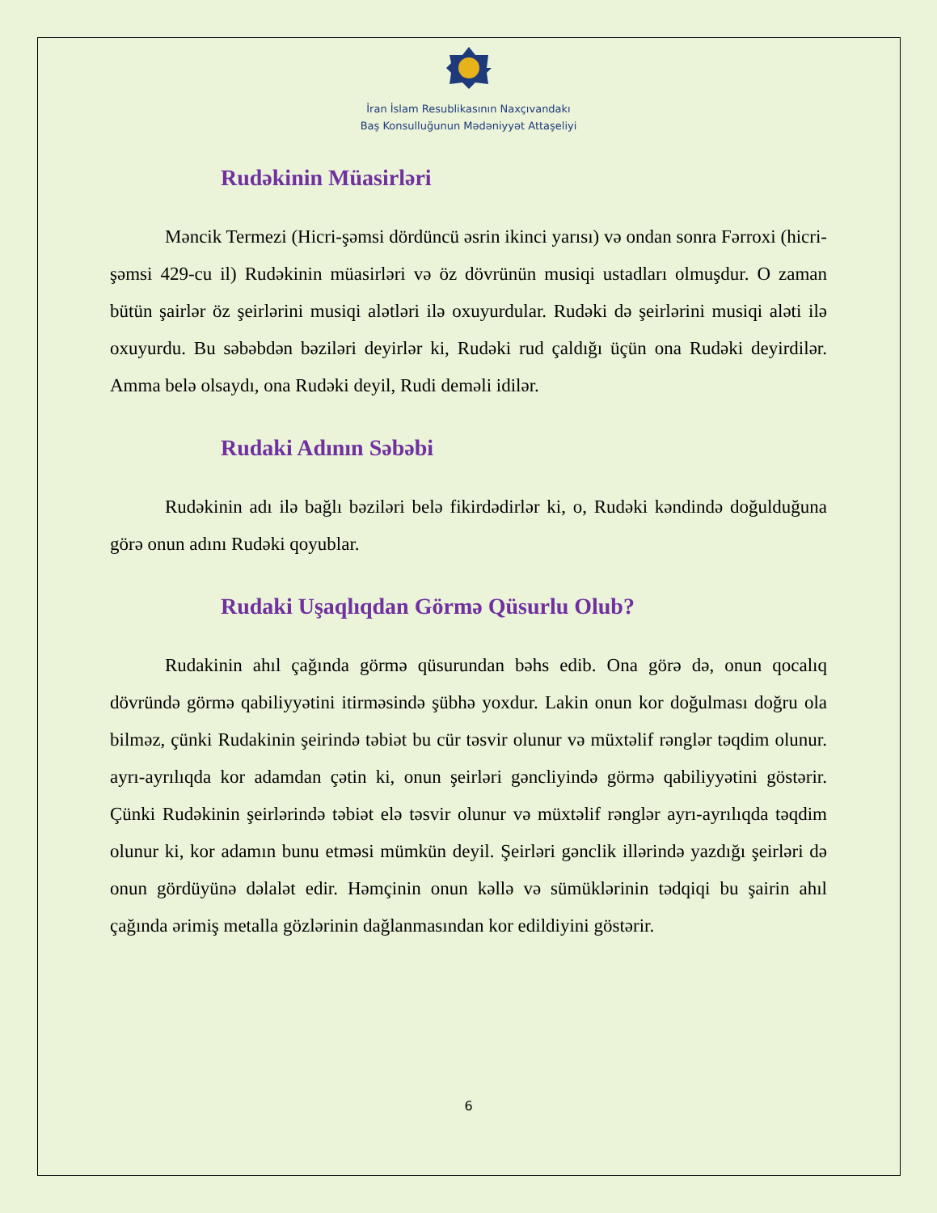İran İslam Resublikasının Naxçıvandakı
Baş Konsulluğunun Mədəniyyət Attaşeliyi
Rudəkinin Müasirləri
Məncik Termezi (Hicri-şəmsi dördüncü əsrin ikinci yarısı) və ondan sonra Fərroxi (hicri- şəmsi 429-cu il) Rudəkinin müasirləri və öz dövrünün musiqi ustadları olmuşdur. O zaman bütün şairlər öz şeirlərini musiqi alətləri ilə oxuyurdular. Rudəki də şeirlərini musiqi aləti ilə oxuyurdu. Bu səbəbdən bəziləri deyirlər ki, Rudəki rud çaldığı üçün ona Rudəki deyirdilər. Amma belə olsaydı, ona Rudəki deyil, Rudi deməli idilər.
Rudaki Adının Səbəbi
Rudəkinin adı ilə bağlı bəziləri belə fikirdədirlər ki, o, Rudəki kəndində doğulduğuna görə onun adını Rudəki qoyublar.
Rudaki Uşaqlıqdan Görmə Qüsurlu Olub?
Rudakinin ahıl çağında görmə qüsurundan bəhs edib. Ona görə də, onun qocalıq dövründə görmə qabiliyyətini itirməsində şübhə yoxdur. Lakin onun kor doğulması doğru ola bilməz, çünki Rudakinin şeirində təbiət bu cür təsvir olunur və müxtəlif rənglər təqdim olunur. ayrı-ayrılıqda kor adamdan çətin ki, onun şeirləri gəncliyində görmə qabiliyyətini göstərir. Çünki Rudəkinin şeirlərində təbiət elə təsvir olunur və müxtəlif rənglər ayrı-ayrılıqda təqdim olunur ki, kor adamın bunu etməsi mümkün deyil. Şeirləri gənclik illərində yazdığı şeirləri də onun gördüyünə dəlalət edir. Həmçinin onun kəllə və sümüklərinin tədqiqi bu şairin ahıl çağında ərimiş metalla gözlərinin dağlanmasından kor edildiyini göstərir.
6